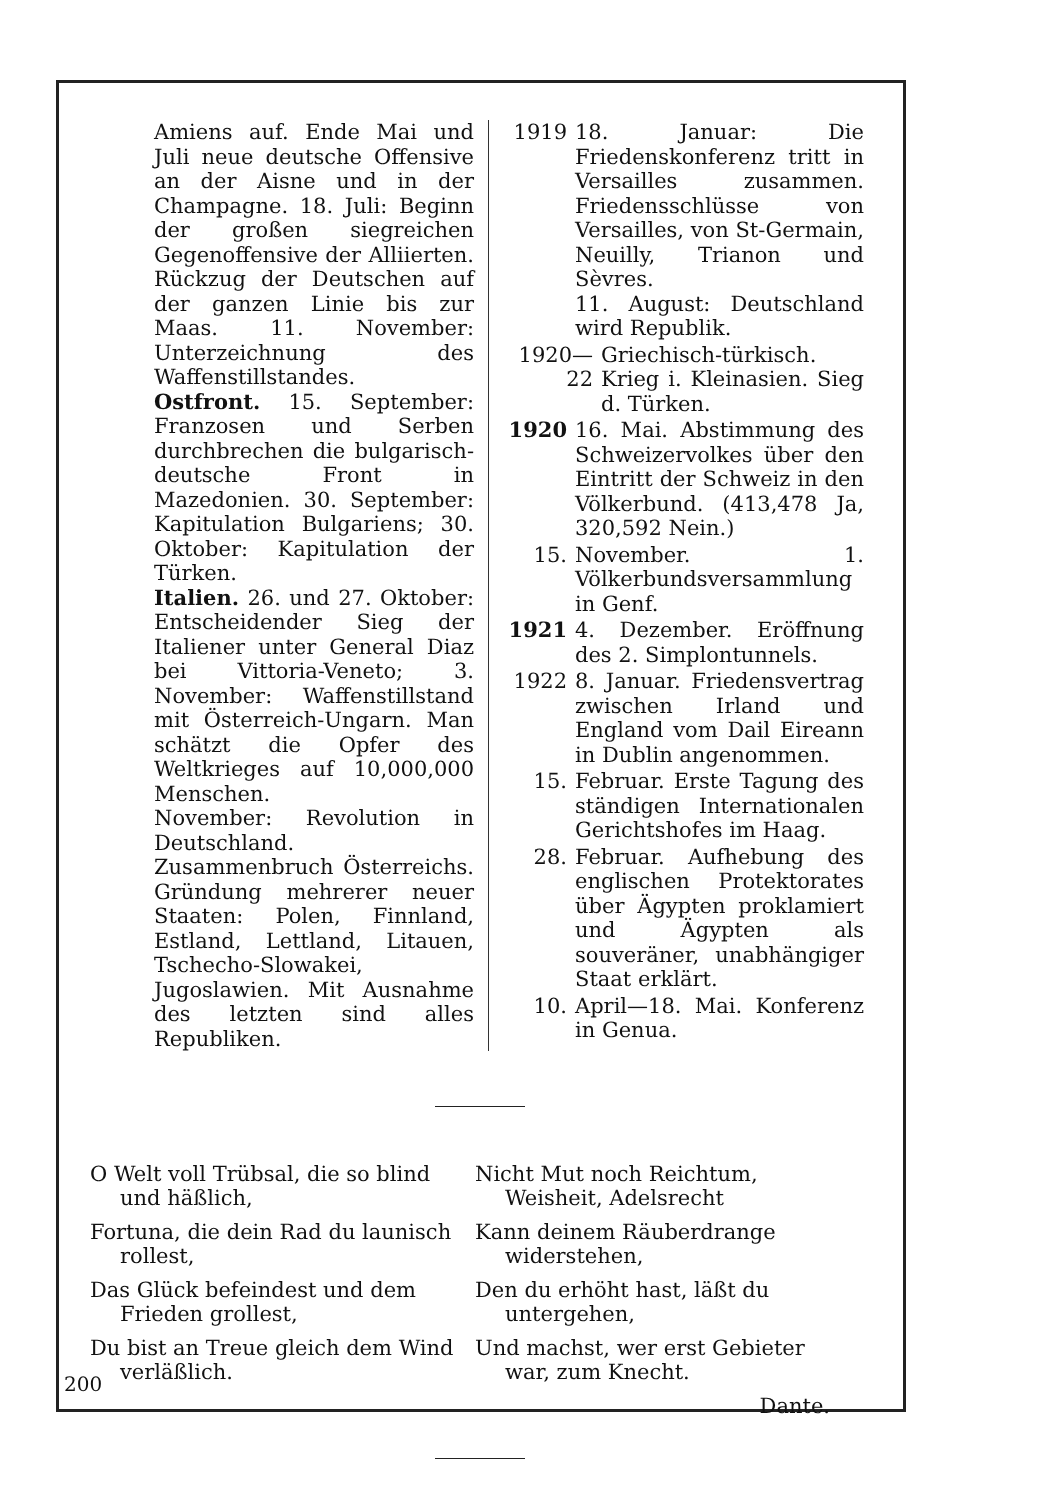Amiens auf. Ende Mai und Juli neue deutsche Offensive an der Aisne und in der Champagne. 18. Juli: Beginn der großen siegreichen Gegenoffensive der Alliierten. Rückzug der Deutschen auf der ganzen Linie bis zur Maas. 11. November: Unterzeichnung des Waffenstillstandes.
Ostfront. 15. September: Franzosen und Serben durchbrechen die bulgarisch-deutsche Front in Mazedonien. 30. September: Kapitulation Bulgariens; 30. Oktober: Kapitulation der Türken.
Italien. 26. und 27. Oktober: Entscheidender Sieg der Italiener unter General Diaz bei Vittoria-Veneto; 3. November: Waffenstillstand mit Österreich-Ungarn. Man schätzt die Opfer des Weltkrieges auf 10,000,000 Menschen.
November: Revolution in Deutschland. Zusammenbruch Österreichs. Gründung mehrerer neuer Staaten: Polen, Finnland, Estland, Lettland, Litauen, Tschecho-Slowakei, Jugoslawien. Mit Ausnahme des letzten sind alles Republiken.
1919 18. Januar: Die Friedenskonferenz tritt in Versailles zusammen. Friedensschlüsse von Versailles, von St-Germain, Neuilly, Trianon und Sèvres.
11. August: Deutschland wird Republik.
1920—22 Griechisch-türkisch. Krieg i. Kleinasien. Sieg d. Türken.
1920 16. Mai. Abstimmung des Schweizervolkes über den Eintritt der Schweiz in den Völkerbund. (413,478 Ja, 320,592 Nein.)
15. November. 1. Völkerbundsversammlung in Genf.
1921 4. Dezember. Eröffnung des 2. Simplontunnels.
1922 8. Januar. Friedensvertrag zwischen Irland und England vom Dail Eireann in Dublin angenommen.
15. Februar. Erste Tagung des ständigen Internationalen Gerichtshofes im Haag.
28. Februar. Aufhebung des englischen Protektorates über Ägypten proklamiert und Ägypten als souveräner, unabhängiger Staat erklärt.
10. April—18. Mai. Konferenz in Genua.
O Welt voll Trübsal, die so blind und häßlich,
Fortuna, die dein Rad du launisch rollest,
Das Glück befeindest und dem Frieden grollest,
Du bist an Treue gleich dem Wind verläßlich.
Nicht Mut noch Reichtum, Weisheit, Adelsrecht
Kann deinem Räuberdrange widerstehen,
Den du erhöht hast, läßt du untergehen,
Und machst, wer erst Gebieter war, zum Knecht.
Dante.
200